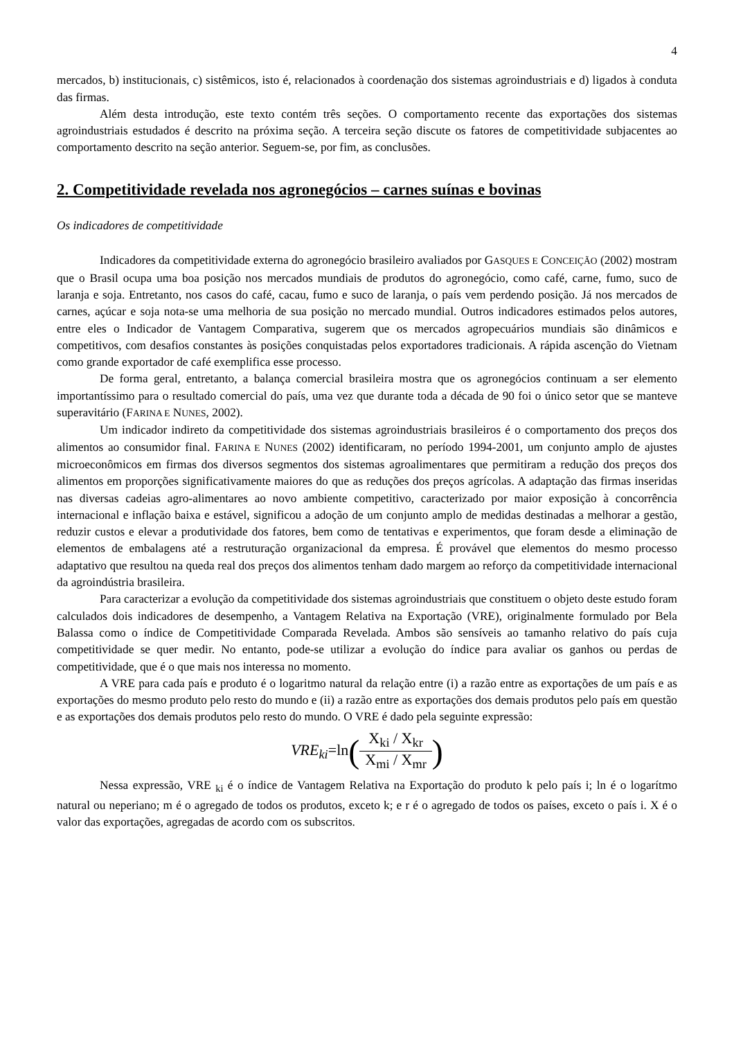4
mercados, b) institucionais, c) sistêmicos, isto é, relacionados à coordenação dos sistemas agroindustriais e d) ligados à conduta das firmas.
Além desta introdução, este texto contém três seções. O comportamento recente das exportações dos sistemas agroindustriais estudados é descrito na próxima seção. A terceira seção discute os fatores de competitividade subjacentes ao comportamento descrito na seção anterior. Seguem-se, por fim, as conclusões.
2. Competitividade revelada nos agronegócios – carnes suínas e bovinas
Os indicadores de competitividade
Indicadores da competitividade externa do agronegócio brasileiro avaliados por GASQUES E CONCEIÇÃO (2002) mostram que o Brasil ocupa uma boa posição nos mercados mundiais de produtos do agronegócio, como café, carne, fumo, suco de laranja e soja. Entretanto, nos casos do café, cacau, fumo e suco de laranja, o país vem perdendo posição. Já nos mercados de carnes, açúcar e soja nota-se uma melhoria de sua posição no mercado mundial. Outros indicadores estimados pelos autores, entre eles o Indicador de Vantagem Comparativa, sugerem que os mercados agropecuários mundiais são dinâmicos e competitivos, com desafios constantes às posições conquistadas pelos exportadores tradicionais. A rápida ascenção do Vietnam como grande exportador de café exemplifica esse processo.
De forma geral, entretanto, a balança comercial brasileira mostra que os agronegócios continuam a ser elemento importantíssimo para o resultado comercial do país, uma vez que durante toda a década de 90 foi o único setor que se manteve superavitário (FARINA E NUNES, 2002).
Um indicador indireto da competitividade dos sistemas agroindustriais brasileiros é o comportamento dos preços dos alimentos ao consumidor final. FARINA E NUNES (2002) identificaram, no período 1994-2001, um conjunto amplo de ajustes microeconômicos em firmas dos diversos segmentos dos sistemas agroalimentares que permitiram a redução dos preços dos alimentos em proporções significativamente maiores do que as reduções dos preços agrícolas. A adaptação das firmas inseridas nas diversas cadeias agro-alimentares ao novo ambiente competitivo, caracterizado por maior exposição à concorrência internacional e inflação baixa e estável, significou a adoção de um conjunto amplo de medidas destinadas a melhorar a gestão, reduzir custos e elevar a produtividade dos fatores, bem como de tentativas e experimentos, que foram desde a eliminação de elementos de embalagens até a restruturação organizacional da empresa. É provável que elementos do mesmo processo adaptativo que resultou na queda real dos preços dos alimentos tenham dado margem ao reforço da competitividade internacional da agroindústria brasileira.
Para caracterizar a evolução da competitividade dos sistemas agroindustriais que constituem o objeto deste estudo foram calculados dois indicadores de desempenho, a Vantagem Relativa na Exportação (VRE), originalmente formulado por Bela Balassa como o índice de Competitividade Comparada Revelada. Ambos são sensíveis ao tamanho relativo do país cuja competitividade se quer medir. No entanto, pode-se utilizar a evolução do índice para avaliar os ganhos ou perdas de competitividade, que é o que mais nos interessa no momento.
A VRE para cada país e produto é o logaritmo natural da relação entre (i) a razão entre as exportações de um país e as exportações do mesmo produto pelo resto do mundo e (ii) a razão entre as exportações dos demais produtos pelo país em questão e as exportações dos demais produtos pelo resto do mundo. O VRE é dado pela seguinte expressão:
VRE<sub>ki</sub>=ln(X<sub>ki</sub> / X<sub>kr</sub> X<sub>mi</sub> / X<sub>mr</sub>)
Nessa expressão, VRE <sub>ki</sub> é o índice de Vantagem Relativa na Exportação do produto k pelo país i; ln é o logarítmo natural ou neperiano; m é o agregado de todos os produtos, exceto k; e r é o agregado de todos os países, exceto o país i. X é o valor das exportações, agregadas de acordo com os subscritos.